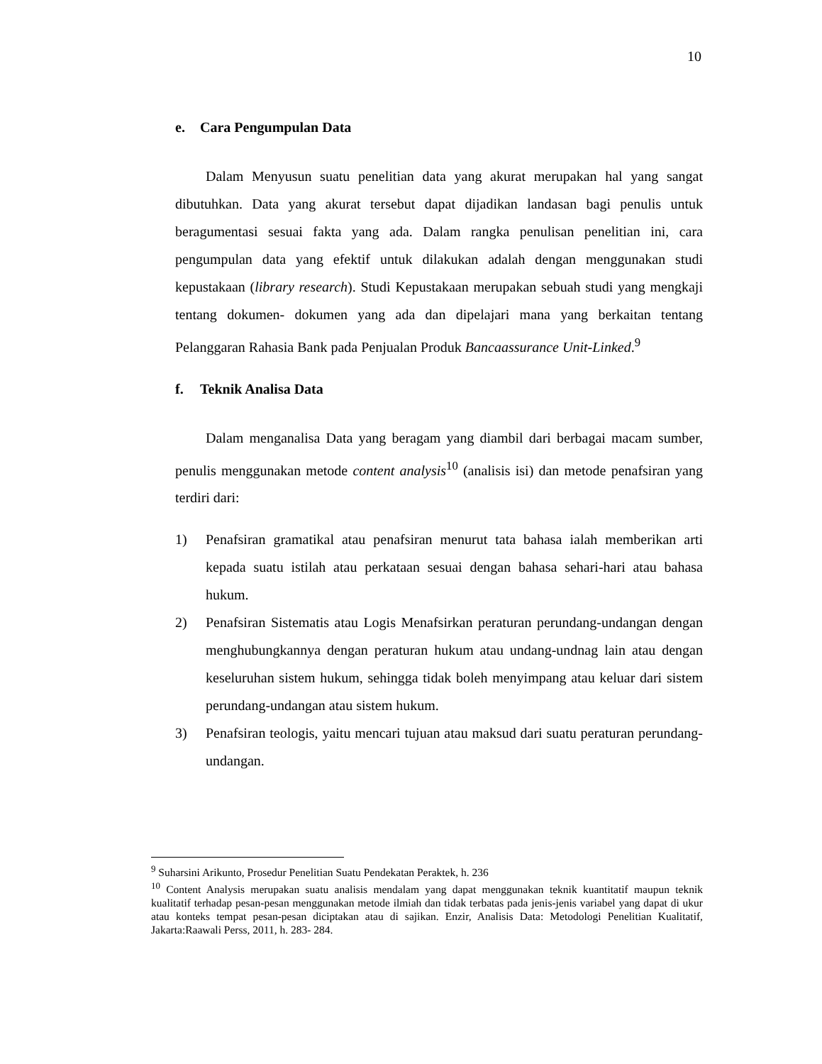10
e. Cara Pengumpulan Data
Dalam Menyusun suatu penelitian data yang akurat merupakan hal yang sangat dibutuhkan. Data yang akurat tersebut dapat dijadikan landasan bagi penulis untuk beragumentasi sesuai fakta yang ada. Dalam rangka penulisan penelitian ini, cara pengumpulan data yang efektif untuk dilakukan adalah dengan menggunakan studi kepustakaan (library research). Studi Kepustakaan merupakan sebuah studi yang mengkaji tentang dokumen- dokumen yang ada dan dipelajari mana yang berkaitan tentang Pelanggaran Rahasia Bank pada Penjualan Produk Bancaassurance Unit-Linked.<sup>9</sup>
f. Teknik Analisa Data
Dalam menganalisa Data yang beragam yang diambil dari berbagai macam sumber, penulis menggunakan metode content analysis<sup>10</sup> (analisis isi) dan metode penafsiran yang terdiri dari:
1) Penafsiran gramatikal atau penafsiran menurut tata bahasa ialah memberikan arti kepada suatu istilah atau perkataan sesuai dengan bahasa sehari-hari atau bahasa hukum.
2) Penafsiran Sistematis atau Logis Menafsirkan peraturan perundang-undangan dengan menghubungkannya dengan peraturan hukum atau undang-undnag lain atau dengan keseluruhan sistem hukum, sehingga tidak boleh menyimpang atau keluar dari sistem perundang-undangan atau sistem hukum.
3) Penafsiran teologis, yaitu mencari tujuan atau maksud dari suatu peraturan perundang-undangan.
<sup>9</sup> Suharsini Arikunto, Prosedur Penelitian Suatu Pendekatan Peraktek, h. 236
<sup>10</sup> Content Analysis merupakan suatu analisis mendalam yang dapat menggunakan teknik kuantitatif maupun teknik kualitatif terhadap pesan-pesan menggunakan metode ilmiah dan tidak terbatas pada jenis-jenis variabel yang dapat di ukur atau konteks tempat pesan-pesan diciptakan atau di sajikan. Enzir, Analisis Data: Metodologi Penelitian Kualitatif, Jakarta:Raawali Perss, 2011, h. 283- 284.